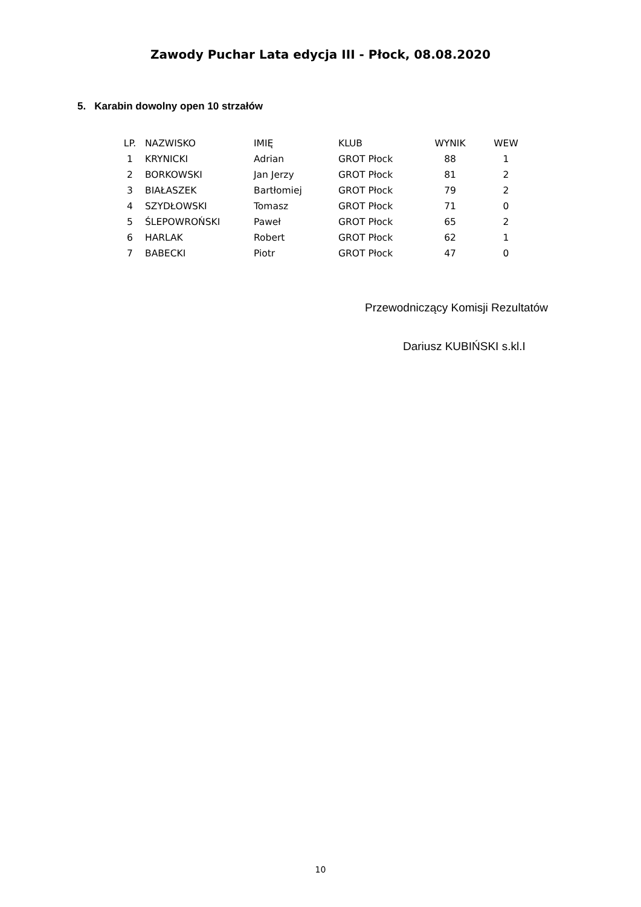Zawody Puchar Lata edycja III - Płock, 08.08.2020
5. Karabin dowolny open 10 strzałów
| LP. | NAZWISKO | IMIĘ | KLUB | WYNIK | WEW |
| --- | --- | --- | --- | --- | --- |
| 1 | KRYNICKI | Adrian | GROT Płock | 88 | 1 |
| 2 | BORKOWSKI | Jan Jerzy | GROT Płock | 81 | 2 |
| 3 | BIAŁASZEK | Bartłomiej | GROT Płock | 79 | 2 |
| 4 | SZYDŁOWSKI | Tomasz | GROT Płock | 71 | 0 |
| 5 | ŚLEPOWROŃSKI | Paweł | GROT Płock | 65 | 2 |
| 6 | HARLAK | Robert | GROT Płock | 62 | 1 |
| 7 | BABECKI | Piotr | GROT Płock | 47 | 0 |
Przewodniczący Komisji Rezultatów
Dariusz KUBIŃSKI s.kl.I
10